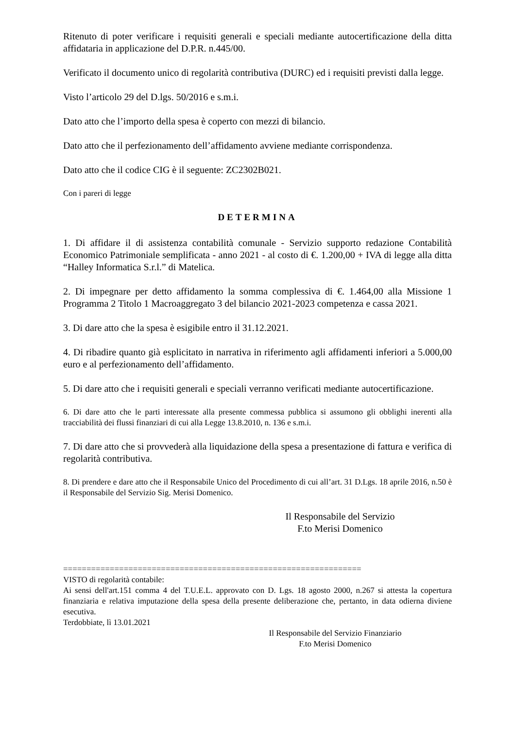Ritenuto di poter verificare i requisiti generali e speciali mediante autocertificazione della ditta affidataria in applicazione del D.P.R. n.445/00.
Verificato il documento unico di regolarità contributiva (DURC) ed i requisiti previsti dalla legge.
Visto l’articolo 29 del D.lgs. 50/2016 e s.m.i.
Dato atto che l’importo della spesa è coperto con mezzi di bilancio.
Dato atto che il perfezionamento dell’affidamento avviene mediante corrispondenza.
Dato atto che il codice CIG è il seguente: ZC2302B021.
Con i pareri di legge
DETERMINA
1. Di affidare il di assistenza contabilità comunale - Servizio supporto redazione Contabilità Economico Patrimoniale semplificata - anno 2021 - al costo di €. 1.200,00 + IVA di legge alla ditta “Halley Informatica S.r.l.” di Matelica.
2. Di impegnare per detto affidamento la somma complessiva di €. 1.464,00 alla Missione 1 Programma 2 Titolo 1 Macroaggregato 3 del bilancio 2021-2023 competenza e cassa 2021.
3. Di dare atto che la spesa è esigibile entro il 31.12.2021.
4. Di ribadire quanto già esplicitato in narrativa in riferimento agli affidamenti inferiori a 5.000,00 euro e al perfezionamento dell’affidamento.
5. Di dare atto che i requisiti generali e speciali verranno verificati mediante autocertificazione.
6. Di dare atto che le parti interessate alla presente commessa pubblica si assumono gli obblighi inerenti alla tracciabilità dei flussi finanziari di cui alla Legge 13.8.2010, n. 136 e s.m.i.
7. Di dare atto che si provvederà alla liquidazione della spesa a presentazione di fattura e verifica di regolarità contributiva.
8. Di prendere e dare atto che il Responsabile Unico del Procedimento di cui all’art. 31 D.Lgs. 18 aprile 2016, n.50 è il Responsabile del Servizio Sig. Merisi Domenico.
Il Responsabile del Servizio
F.to Merisi Domenico
================================================================
VISTO di regolarità contabile:
Ai sensi dell'art.151 comma 4 del T.U.E.L. approvato con D. Lgs. 18 agosto 2000, n.267 si attesta la copertura finanziaria e relativa imputazione della spesa della presente deliberazione che, pertanto, in data odierna diviene esecutiva.
Terdobbiate, lì 13.01.2021
Il Responsabile del Servizio Finanziario
F.to Merisi Domenico